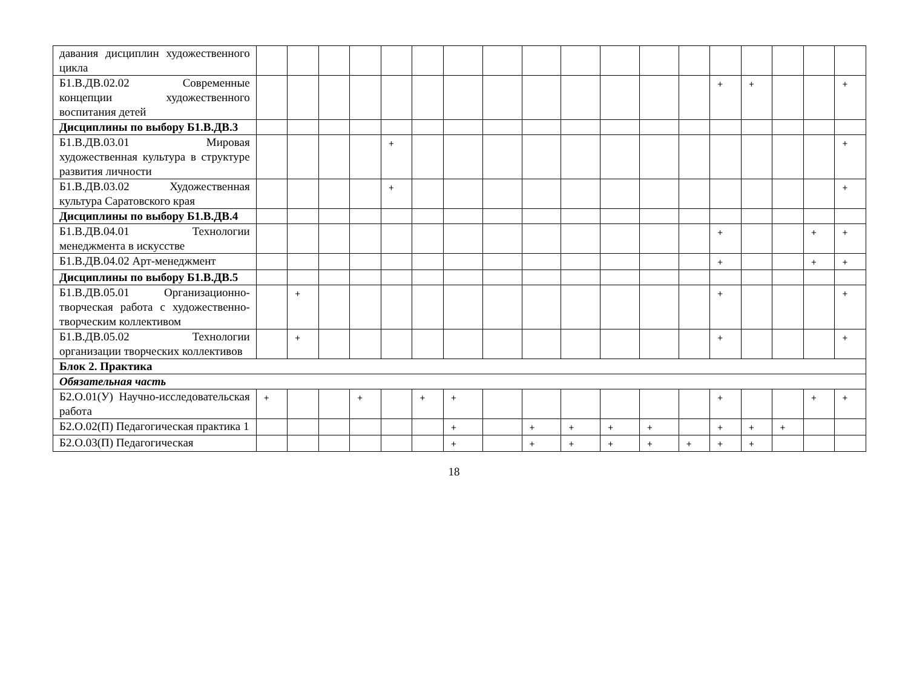| давания дисциплин художественного цикла | | | | | | | | | | | | | | | | | | |
| Б1.В.ДВ.02.02 Современные концепции художественного воспитания детей | | | | | | | | | | | | | | + | + | | | + |
| Дисциплины по выбору Б1.В.ДВ.3 | | | | | | | | | | | | | | | | | | |
| Б1.В.ДВ.03.01 Мировая художественная культура в структуре развития личности | | | | | + | | | | | | | | | | | | | + |
| Б1.В.ДВ.03.02 Художественная культура Саратовского края | | | | | + | | | | | | | | | | | | | + |
| Дисциплины по выбору Б1.В.ДВ.4 | | | | | | | | | | | | | | | | | | |
| Б1.В.ДВ.04.01 Технологии менеджмента в искусстве | | | | | | | | | | | | | | + | | | + | + |
| Б1.В.ДВ.04.02 Арт-менеджмент | | | | | | | | | | | | | | + | | | + | + |
| Дисциплины по выбору Б1.В.ДВ.5 | | | | | | | | | | | | | | | | | | |
| Б1.В.ДВ.05.01 Организационно-творческая работа с художественно-творческим коллективом | | + | | | | | | | | | | | | + | | | | + |
| Б1.В.ДВ.05.02 Технологии организации творческих коллективов | | + | | | | | | | | | | | | + | | | | + |
| Блок 2. Практика | | | | | | | | | | | | | | | | | | |
| Обязательная часть | | | | | | | | | | | | | | | | | | |
| Б2.О.01(У) Научно-исследовательская работа | + | | | + | | + | + | | | | | | | + | | | + | + |
| Б2.О.02(П) Педагогическая практика 1 | | | | | | | + | | + | + | + | + | | + | + | + | | |
| Б2.О.03(П) Педагогическая | | | | | | | + | | + | + | + | + | + | + | + | | | |
18